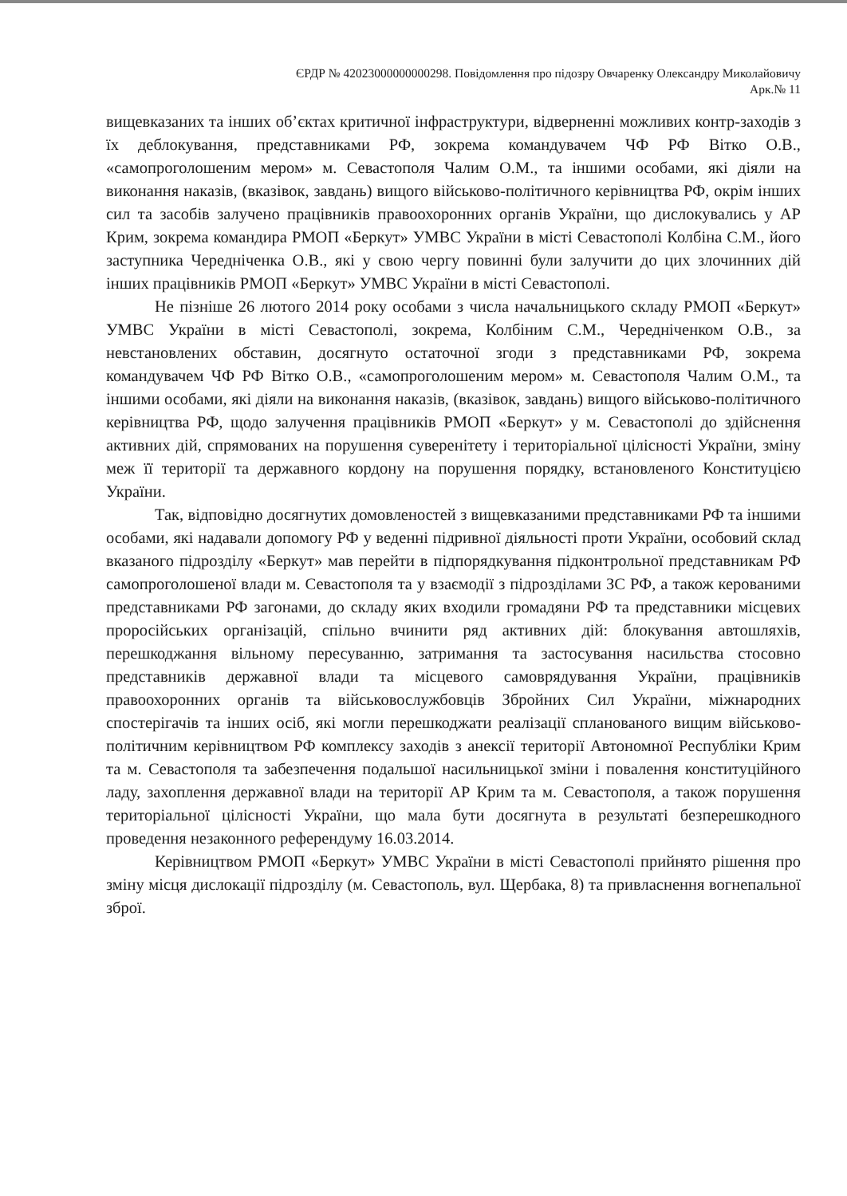ЄРДР № 42023000000000298. Повідомлення про підозру Овчаренку Олександру Миколайовичу
Арк.№ 11
вищевказаних та інших об’єктах критичної інфраструктури, відверненні можливих контр-заходів з їх деблокування, представниками РФ, зокрема командувачем ЧФ РФ Вітко О.В., «самопроголошеним мером» м. Севастополя Чалим О.М., та іншими особами, які діяли на виконання наказів, (вказівок, завдань) вищого військово-політичного керівництва РФ, окрім інших сил та засобів залучено працівників правоохоронних органів України, що дислокувались у АР Крим, зокрема командира РМОП «Беркут» УМВС України в місті Севастополі Колбіна С.М., його заступника Чередніченка О.В., які у свою чергу повинні були залучити до цих злочинних дій інших працівників РМОП «Беркут» УМВС України в місті Севастополі.
Не пізніше 26 лютого 2014 року особами з числа начальницького складу РМОП «Беркут» УМВС України в місті Севастополі, зокрема, Колбіним С.М., Чередніченком О.В., за невстановлених обставин, досягнуто остаточної згоди з представниками РФ, зокрема командувачем ЧФ РФ Вітко О.В., «самопроголошеним мером» м. Севастополя Чалим О.М., та іншими особами, які діяли на виконання наказів, (вказівок, завдань) вищого військово-політичного керівництва РФ, щодо залучення працівників РМОП «Беркут» у м. Севастополі до здійснення активних дій, спрямованих на порушення суверенітету і територіальної цілісності України, зміну меж її території та державного кордону на порушення порядку, встановленого Конституцією України.
Так, відповідно досягнутих домовленостей з вищевказаними представниками РФ та іншими особами, які надавали допомогу РФ у веденні підривної діяльності проти України, особовий склад вказаного підрозділу «Беркут» мав перейти в підпорядкування підконтрольної представникам РФ самопроголошеної влади м. Севастополя та у взаємодії з підрозділами ЗС РФ, а також керованими представниками РФ загонами, до складу яких входили громадяни РФ та представники місцевих проросійських організацій, спільно вчинити ряд активних дій: блокування автошляхів, перешкоджання вільному пересуванню, затримання та застосування насильства стосовно представників державної влади та місцевого самоврядування України, працівників правоохоронних органів та військовослужбовців Збройних Сил України, міжнародних спостерігачів та інших осіб, які могли перешкоджати реалізації спланованого вищим військово-політичним керівництвом РФ комплексу заходів з анексії території Автономної Республіки Крим та м. Севастополя та забезпечення подальшої насильницької зміни і повалення конституційного ладу, захоплення державної влади на території АР Крим та м. Севастополя, а також порушення територіальної цілісності України, що мала бути досягнута в результаті безперешкодного проведення незаконного референдуму 16.03.2014.
Керівництвом РМОП «Беркут» УМВС України в місті Севастополі прийнято рішення про зміну місця дислокації підрозділу (м. Севастополь, вул. Щербака, 8) та привласнення вогнепальної зброї.